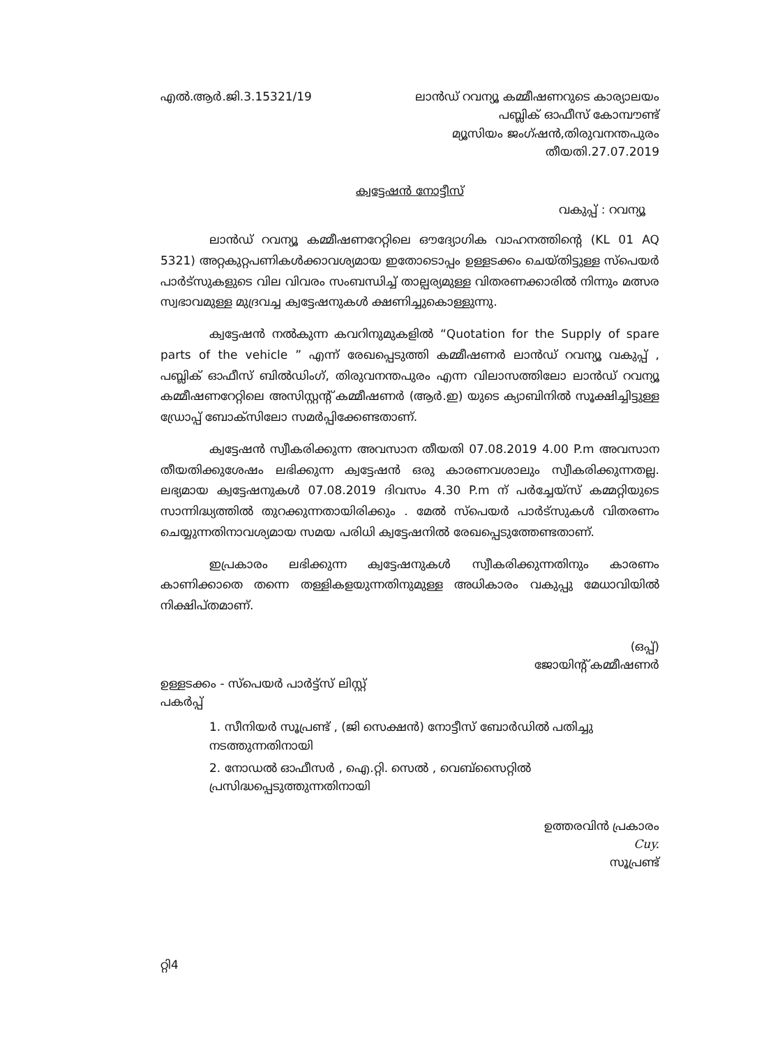എൽ.ആർ.ജി.3.15321/19 ലാൻഡ് റവന്യൂ കമ്മീഷണറുടെ കാര്യാലയം
പബ്ലിക് ഓഫീസ് കോമ്പൗണ്ട്
മ്യൂസിയം ജംഗ്ഷൻ,തിരുവനന്തപുരം
തീയതി.27.07.2019
ക്വട്ടേഷൻ നോട്ടീസ്
വകുപ്പ് : റവന്യൂ
ലാൻഡ് റവന്യൂ കമ്മീഷണറേറ്റിലെ ഔദ്യോഗിക വാഹനത്തിന്റെ (KL 01 AQ 5321) അറ്റകുറ്റപണികൾക്കാവശ്യമായ ഇതോടൊപ്പം ഉള്ളടക്കം ചെയ്തിട്ടുള്ള സ്പെയർ പാർട്സുകളുടെ വില വിവരം സംബന്ധിച്ച് താല്പര്യമുള്ള വിതരണക്കാരിൽ നിന്നും മത്സര സ്വഭാവമുള്ള മുദ്രവച്ച ക്വട്ടേഷനുകൾ ക്ഷണിച്ചുകൊള്ളുന്നു.
ക്വട്ടേഷൻ നൽകുന്ന കവറിനുമുകളിൽ “Quotation for the Supply of spare parts of the vehicle ” എന്ന് രേഖപ്പെടുത്തി കമ്മീഷണർ ലാൻഡ് റവന്യൂ വകുപ്പ് , പബ്ലിക് ഓഫീസ് ബിൽഡിംഗ്, തിരുവനന്തപുരം എന്ന വിലാസത്തിലോ ലാൻഡ് റവന്യൂ കമ്മീഷണറേറ്റിലെ അസിസ്റ്റന്റ് കമ്മീഷണർ (ആർ.ഇ) യുടെ ക്യാബിനിൽ സൂക്ഷിച്ചിട്ടുള്ള ഡ്രോപ്പ് ബോക്സിലോ സമർപ്പിക്കേണ്ടതാണ്.
ക്വട്ടേഷൻ സ്വീകരിക്കുന്ന അവസാന തീയതി 07.08.2019 4.00 P.m അവസാന തീയതിക്കുശേഷം ലഭിക്കുന്ന ക്വട്ടേഷൻ ഒരു കാരണവശാലും സ്വീകരിക്കുന്നതല്ല. ലഭ്യമായ ക്വട്ടേഷനുകൾ 07.08.2019 ദിവസം 4.30 P.m ന് പർച്ചേയ്സ് കമ്മറ്റിയുടെ സാന്നിദ്ധ്യത്തിൽ തുറക്കുന്നതായിരിക്കും . മേൽ സ്പെയർ പാർട്സുകൾ വിതരണം ചെയ്യുന്നതിനാവശ്യമായ സമയ പരിധി ക്വട്ടേഷനിൽ രേഖപ്പെടുത്തേണ്ടതാണ്.
ഇപ്രകാരം ലഭിക്കുന്ന ക്വട്ടേഷനുകൾ സ്വീകരിക്കുന്നതിനും കാരണം കാണിക്കാതെ തന്നെ തള്ളികളയുന്നതിനുമുള്ള അധികാരം വകുപ്പു മേധാവിയിൽ നിക്ഷിപ്തമാണ്.
(ഒപ്പ്)
ജോയിന്റ് കമ്മീഷണർ
ഉള്ളടക്കം - സ്പെയർ പാർട്ട്സ് ലിസ്റ്റ്
പകർപ്പ്
1. സീനിയർ സൂപ്രണ്ട് , (ജി സെക്ഷൻ) നോട്ടീസ് ബോർഡിൽ പതിച്ചു നടത്തുന്നതിനായി
2. നോഡൽ ഓഫീസർ , ഐ.റ്റി. സെൽ , വെബ്സൈറ്റിൽ പ്രസിദ്ധപ്പെടുത്തുന്നതിനായി
ഉത്തരവിൻ പ്രകാരം
Cuy.
സൂപ്രണ്ട്
റ്റി4